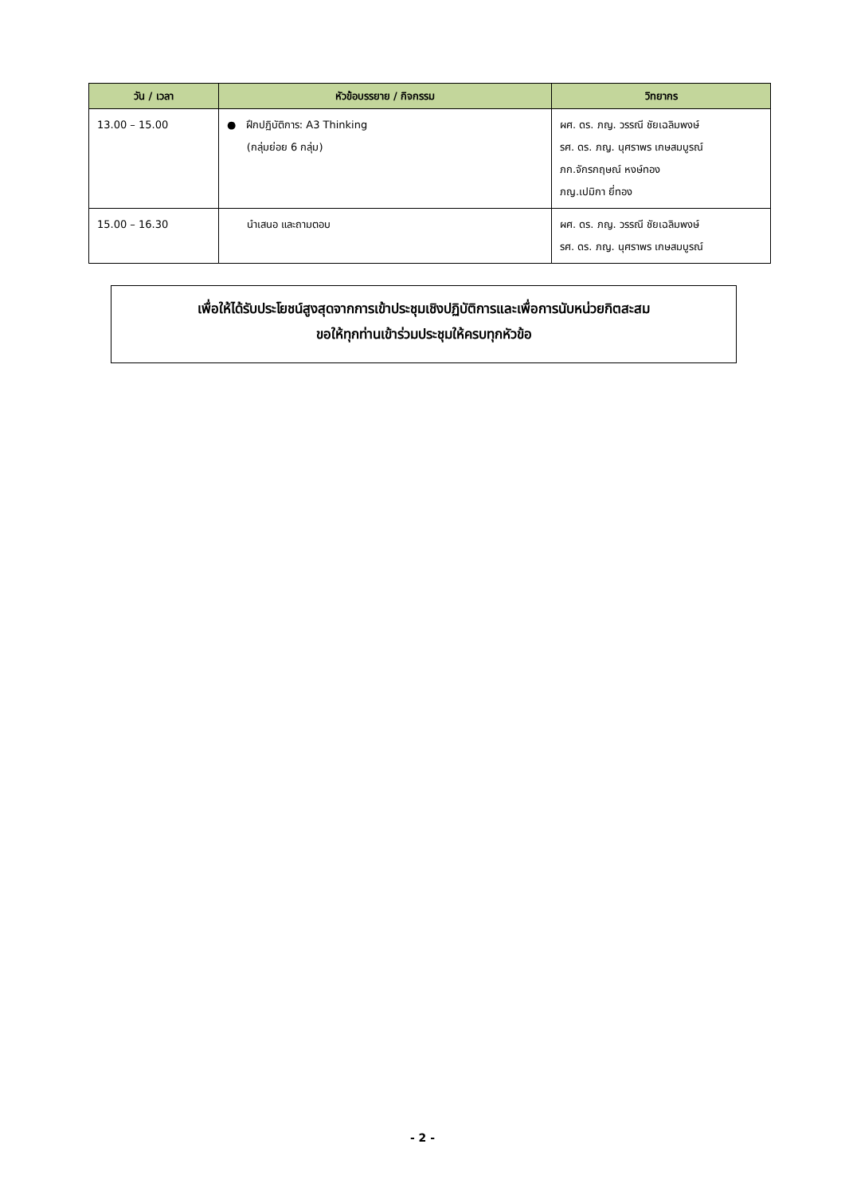| วัน / เวลา | หัวข้อบรรยาย / กิจกรรม | วิทยากร |
| --- | --- | --- |
| 13.00 – 15.00 | ● ฝึกปฏิบัติการ: A3 Thinking (กลุ่มย่อย 6 กลุ่ม) | ผศ. ดร. ภญ. วรรณี ชัยเฉลิมพงษ์ รศ. ดร. ภญ. นุศราพร เกษสมบูรณ์ ภก.จักรกฤษณ์ หงษ์ทอง ภญ.เปมิกา ยี่ทอง |
| 15.00 – 16.30 | นำเสนอ และถามตอบ | ผศ. ดร. ภญ. วรรณี ชัยเฉลิมพงษ์ รศ. ดร. ภญ. นุศราพร เกษสมบูรณ์ |
เพื่อให้ได้รับประโยชน์สูงสุดจากการเข้าประชุมเชิงปฏิบัติการและเพื่อการนับหน่วยกิตสะสม
ขอให้ทุกท่านเข้าร่วมประชุมให้ครบทุกหัวข้อ
- 2 -